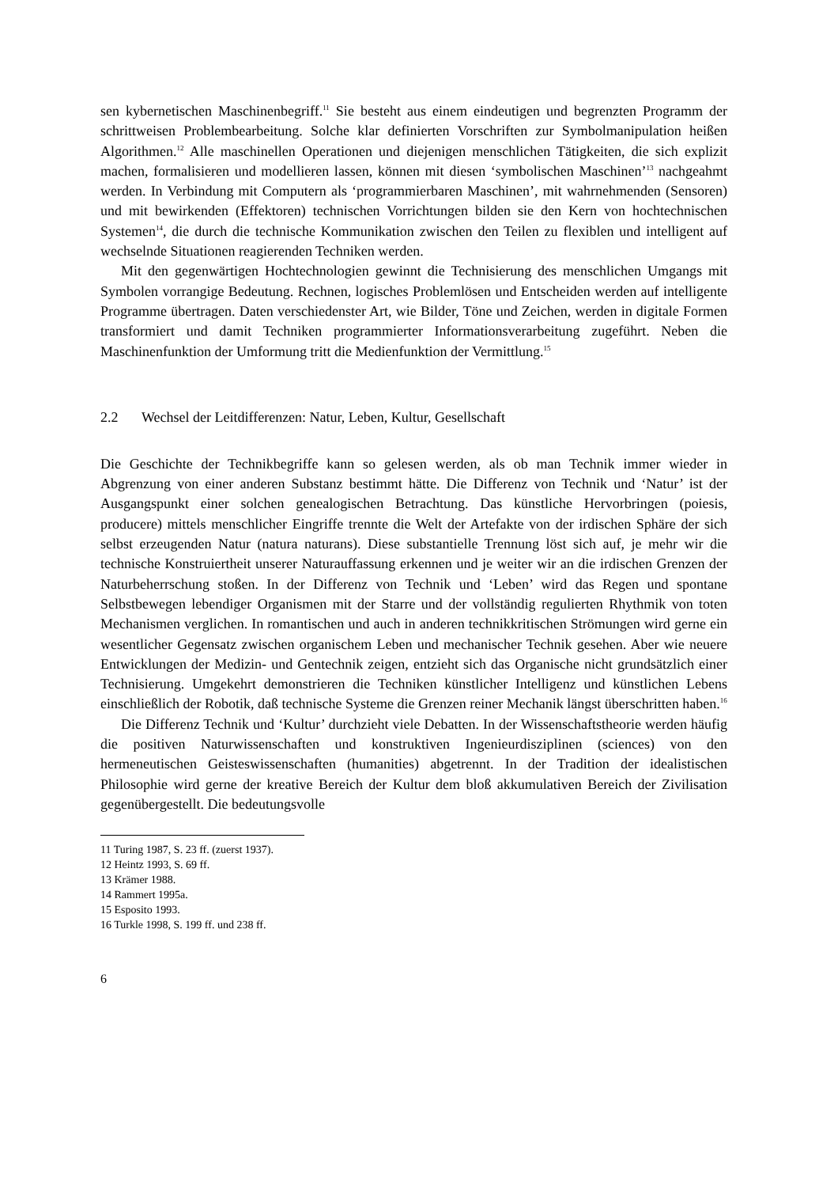sen kybernetischen Maschinenbegriff.<sup>11</sup> Sie besteht aus einem eindeutigen und begrenzten Programm der schrittweisen Problembearbeitung. Solche klar definierten Vorschriften zur Symbolmanipulation heißen Algorithmen.<sup>12</sup> Alle maschinellen Operationen und diejenigen menschlichen Tätigkeiten, die sich explizit machen, formalisieren und modellieren lassen, können mit diesen ‘symbolischen Maschinen’<sup>13</sup> nachgeahmt werden. In Verbindung mit Computern als ‘programmierbaren Maschinen’, mit wahrnehmenden (Sensoren) und mit bewirkenden (Effektoren) technischen Vorrichtungen bilden sie den Kern von hochtechnischen Systemen<sup>14</sup>, die durch die technische Kommunikation zwischen den Teilen zu flexiblen und intelligent auf wechselnde Situationen reagierenden Techniken werden.
Mit den gegenwärtigen Hochtechnologien gewinnt die Technisierung des menschlichen Umgangs mit Symbolen vorrangige Bedeutung. Rechnen, logisches Problemlösen und Entscheiden werden auf intelligente Programme übertragen. Daten verschiedenster Art, wie Bilder, Töne und Zeichen, werden in digitale Formen transformiert und damit Techniken programmierter Informationsverarbeitung zugeführt. Neben die Maschinenfunktion der Umformung tritt die Medienfunktion der Vermittlung.<sup>15</sup>
2.2 Wechsel der Leitdifferenzen: Natur, Leben, Kultur, Gesellschaft
Die Geschichte der Technikbegriffe kann so gelesen werden, als ob man Technik immer wieder in Abgrenzung von einer anderen Substanz bestimmt hätte. Die Differenz von Technik und ‘Natur’ ist der Ausgangspunkt einer solchen genealogischen Betrachtung. Das künstliche Hervorbringen (poiesis, producere) mittels menschlicher Eingriffe trennte die Welt der Artefakte von der irdischen Sphäre der sich selbst erzeugenden Natur (natura naturans). Diese substantielle Trennung löst sich auf, je mehr wir die technische Konstruiertheit unserer Naturauffassung erkennen und je weiter wir an die irdischen Grenzen der Naturbeherrschung stoßen. In der Differenz von Technik und ‘Leben’ wird das Regen und spontane Selbstbewegen lebendiger Organismen mit der Starre und der vollständig regulierten Rhythmik von toten Mechanismen verglichen. In romantischen und auch in anderen technikkritischen Strömungen wird gerne ein wesentlicher Gegensatz zwischen organischem Leben und mechanischer Technik gesehen. Aber wie neuere Entwicklungen der Medizin- und Gentechnik zeigen, entzieht sich das Organische nicht grundsätzlich einer Technisierung. Umgekehrt demonstrieren die Techniken künstlicher Intelligenz und künstlichen Lebens einschließlich der Robotik, daß technische Systeme die Grenzen reiner Mechanik längst überschritten haben.<sup>16</sup>
Die Differenz Technik und ‘Kultur’ durchzieht viele Debatten. In der Wissenschaftstheorie werden häufig die positiven Naturwissenschaften und konstruktiven Ingenieurdisziplinen (sciences) von den hermeneutischen Geisteswissenschaften (humanities) abgetrennt. In der Tradition der idealistischen Philosophie wird gerne der kreative Bereich der Kultur dem bloß akkumulativen Bereich der Zivilisation gegenübergestellt. Die bedeutungsvolle
11 Turing 1987, S. 23 ff. (zuerst 1937).
12 Heintz 1993, S. 69 ff.
13 Krämer 1988.
14 Rammert 1995a.
15 Esposito 1993.
16 Turkle 1998, S. 199 ff. und 238 ff.
6